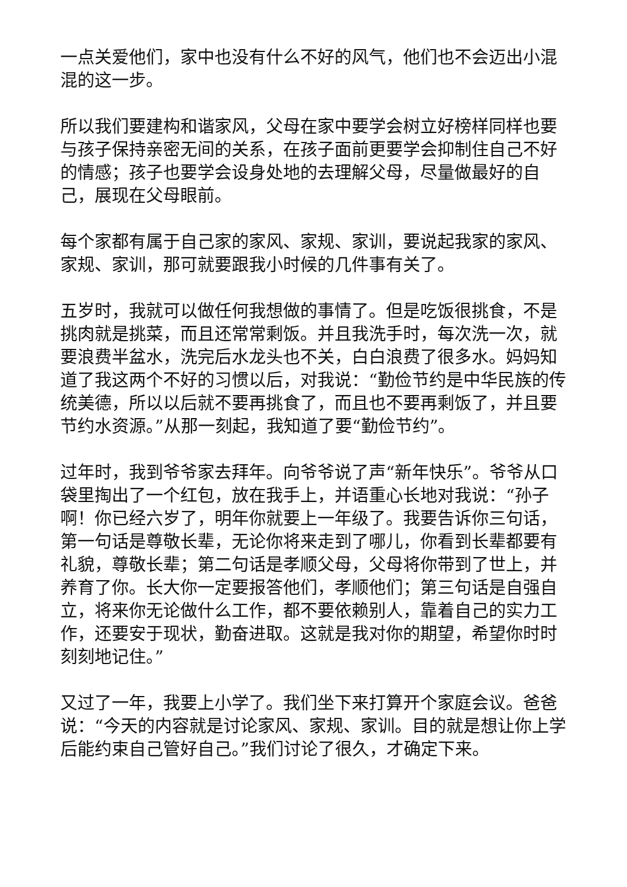一点关爱他们，家中也没有什么不好的风气，他们也不会迈出小混混的这一步。
所以我们要建构和谐家风，父母在家中要学会树立好榜样同样也要与孩子保持亲密无间的关系，在孩子面前更要学会抑制住自己不好的情感；孩子也要学会设身处地的去理解父母，尽量做最好的自己，展现在父母眼前。
每个家都有属于自己家的家风、家规、家训，要说起我家的家风、家规、家训，那可就要跟我小时候的几件事有关了。
五岁时，我就可以做任何我想做的事情了。但是吃饭很挑食，不是挑肉就是挑菜，而且还常常剩饭。并且我洗手时，每次洗一次，就要浪费半盆水，洗完后水龙头也不关，白白浪费了很多水。妈妈知道了我这两个不好的习惯以后，对我说：“勤俭节约是中华民族的传统美德，所以以后就不要再挑食了，而且也不要再剩饭了，并且要节约水资源。”从那一刻起，我知道了要“勤俭节约”。
过年时，我到爷爷家去拜年。向爷爷说了声“新年快乐”。爷爷从口袋里掏出了一个红包，放在我手上，并语重心长地对我说：“孙子啊！你已经六岁了，明年你就要上一年级了。我要告诉你三句话，第一句话是尊敬长辈，无论你将来走到了哪儿，你看到长辈都要有礼貌，尊敬长辈；第二句话是孝顺父母，父母将你带到了世上，并养育了你。长大你一定要报答他们，孝顺他们；第三句话是自强自立，将来你无论做什么工作，都不要依赖别人，靠着自己的实力工作，还要安于现状，勤奋进取。这就是我对你的期望，希望你时时刻刻地记住。”
又过了一年，我要上小学了。我们坐下来打算开个家庭会议。爸爸说：“今天的内容就是讨论家风、家规、家训。目的就是想让你上学后能约束自己管好自己。”我们讨论了很久，才确定下来。